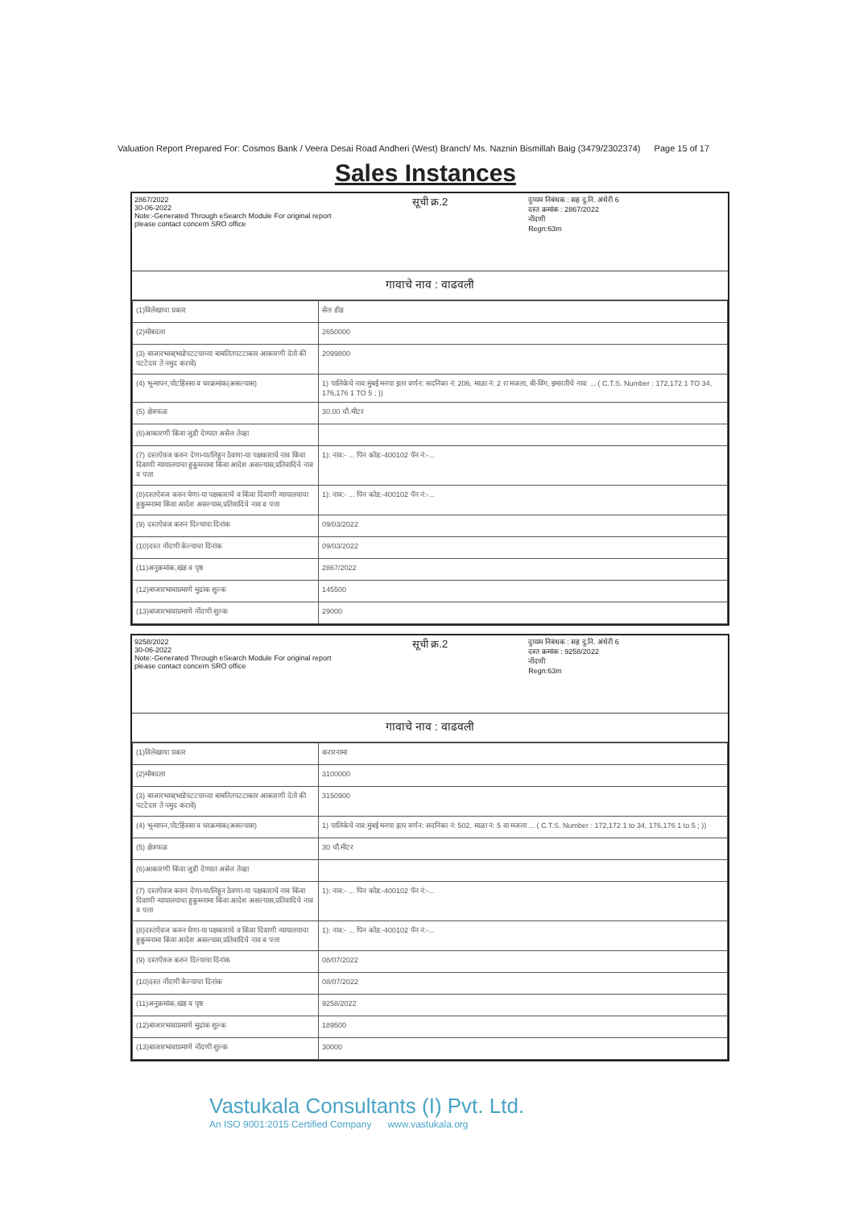Valuation Report Prepared For: Cosmos Bank / Veera Desai Road Andheri (West) Branch/ Ms. Naznin Bismillah Baig (3479/2302374) Page 15 of 17
Sales Instances
2867/2022
30-06-2022
Note:-Generated Through eSearch Module For original report please contact concern SRO office
सूची क्र.2
दुय्यम निबंधक : सह दु.नि. अंधेरी 6
दस्त क्रमांक : 2867/2022
नोंदणी
Regn:63m
गावाचे नाव : वाढवली
| (1)विलेखाचा प्रकार | सेल डीड |
| (2)मोबदला | 2650000 |
| (3) बाजारभाव(भाडेपटटयाच्या बाबतितपटटाकार आकारणी देतो की पटटेदार ते नमुद करावे) | 2099800 |
| (4) भू-मापन,पोटहिस्सा व घरक्रमांक(असल्यास) | 1) पालिकेचे नाव:मुंबई मनपा इतर वर्णन: सदनिका नं: 206, माळा नं: 2 रा मजला, बी-विंग, इमारतीचे नाव: ... ( C.T.S. Number : 172,172 1 TO 34, 176,176 1 TO 5 ; )) |
| (5) क्षेत्रफळ | 30.00 चौ.मीटर |
| (6)आकारणी किंवा जुडी देण्यात असेल तेव्हा | |
| (7) दस्तऐवज करुन देणा-या/लिहून ठेवणा-या पक्षकाराचे नाव किंवा दिवाणी न्यायालयाचा हुकुमनामा किंवा आदेश असल्यास,प्रतिवादिचे नाव व पत्ता | 1): नाव:- ... पिन कोड:-400102 पॅन नं:-... |
| (8)दस्तऐवज करुन घेणा-या पक्षकाराचे व किंवा दिवाणी न्यायालयाचा हुकुमनामा किंवा आदेश असल्यास,प्रतिवादिचे नाव व पत्ता | 1): नाव:- ... पिन कोड:-400102 पॅन नं:-... |
| (9) दस्तऐवज करुन दिल्याचा दिनांक | 09/03/2022 |
| (10)दस्त नोंदणी केल्याचा दिनांक | 09/03/2022 |
| (11)अनुक्रमांक,खंड व पृष्ठ | 2867/2022 |
| (12)बाजारभावाप्रमाणे मुद्रांक शुल्क | 145500 |
| (13)बाजारभावाप्रमाणे नोंदणी शुल्क | 29000 |
9258/2022
30-06-2022
Note:-Generated Through eSearch Module For original report please contact concern SRO office
सूची क्र.2
दुय्यम निबंधक : सह दु.नि. अंधेरी 6
दस्त क्रमांक : 9258/2022
नोंदणी
Regn:63m
गावाचे नाव : वाढवली
| (1)विलेखाचा प्रकार | करारनामा |
| (2)मोबदला | 3100000 |
| (3) बाजारभाव(भाडेपटटयाच्या बाबतितपटटाकार आकारणी देतो की पटटेदार ते नमुद करावे) | 3150900 |
| (4) भू-मापन,पोटहिस्सा व घरक्रमांक(असल्यास) | 1) पालिकेचे नाव:मुंबई मनपा इतर वर्णन: सदनिका नं: 502, माळा नं: 5 वा मजला ... ( C.T.S. Number : 172,172 1 to 34, 176,176 1 to 5 ; )) |
| (5) क्षेत्रफळ | 30 चौ.मीटर |
| (6)आकारणी किंवा जुडी देण्यात असेल तेव्हा | |
| (7) दस्तऐवज करुन देणा-या/लिहून ठेवणा-या पक्षकाराचे नाव किंवा दिवाणी न्यायालयाचा हुकुमनामा किंवा आदेश असल्यास,प्रतिवादिचे नाव व पत्ता | 1): नाव:- ... पिन कोड:-400102 पॅन नं:-... |
| (8)दस्तऐवज करुन घेणा-या पक्षकाराचे व किंवा दिवाणी न्यायालयाचा हुकुमनामा किंवा आदेश असल्यास,प्रतिवादिचे नाव व पत्ता | 1): नाव:- ... पिन कोड:-400102 पॅन नं:-... |
| (9) दस्तऐवज करुन दिल्याचा दिनांक | 08/07/2022 |
| (10)दस्त नोंदणी केल्याचा दिनांक | 08/07/2022 |
| (11)अनुक्रमांक,खंड व पृष्ठ | 9258/2022 |
| (12)बाजारभावाप्रमाणे मुद्रांक शुल्क | 189500 |
| (13)बाजारभावाप्रमाणे नोंदणी शुल्क | 30000 |
Vastukala Consultants (I) Pvt. Ltd.
An ISO 9001:2015 Certified Company www.vastukala.org